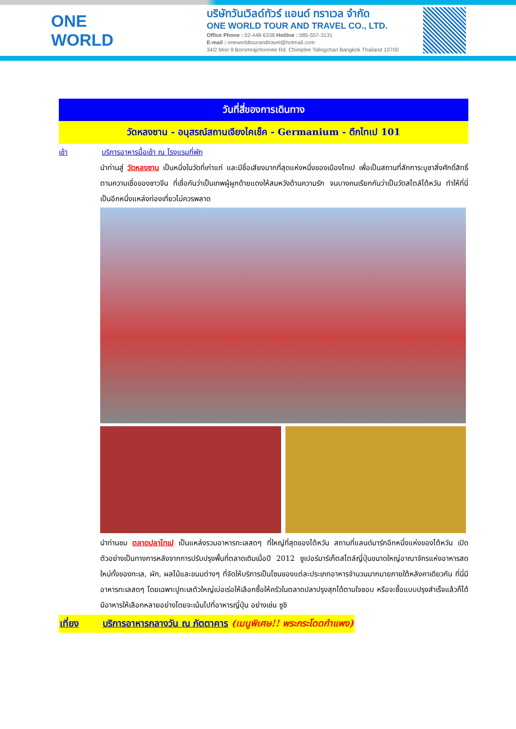ONE WORLD
บริษัทวันเวิลด์ทัวร์ แอนด์ ทราเวล จำกัด
ONE WORLD TOUR AND TRAVEL CO., LTD.
Office Phone : 02-448-6338 Hotline : 085-557-3131
E-mail : oneworldtourandtravel@hotmail.com
34/2 Moo 9 Boromrajchonnee Rd. Chimplee Talingchan Bangkok Thailand 10700
วันที่สี่ของการเดินทาง
วัดหลงซาน - อนุสรณ์สถานเจียงไคเช็ค - Germanium - ตึกไทเป 101
เช้า บริการอาหารมื้อเช้า ณ โรงแรมที่พัก
นำท่านสู่ วัดหลงซาน เป็นหนึ่งในวัดที่เก่าแก่ และมีชื่อเสียงมากที่สุดแห่งหนึ่งของเมืองไทเป เพื่อเป็นสถานที่สักการะบูชาสิ่งศักดิ์สิทธิ์ ตามความเชื่อของชาวจีน ที่เชื่อกันว่าเป็นเทพผู้ผูกด้ายแดงให้สมหวังด้านความรัก จนบางคนเรียกกันว่าเป็นวัดสไตล์ไต้หวัน ทำให้ที่นี่เป็นอีกหนึ่งแหล่งท่องเที่ยวไม่ควรพลาด
นำท่านชม ตลาดปลาไทเป เป็นแหล่งรวมอาหารทะเลสดๆ ที่ใหญ่ที่สุดของไต้หวัน สถานที่แลนด์มาร์กอีกหนึ่งแห่งของไต้หวัน เปิดตัวอย่างเป็นทางการหลังจากการปรับปรุงพื้นที่ตลาดเดิมเมื่อปี 2012 ซูเปอร์มาร์เก็ตสไตล์ญี่ปุ่นขนาดใหญ่อาณาจักรแห่งอาหารสดใหม่ทั้งของทะเล, ผัก, ผลไม้และขนมต่างๆ ที่จัดให้บริการเป็นโซนของแต่ละประเภทอาหารจำนวนมากมายภายใต้หลังคาเดียวกัน ที่นี่มีอาหารทะเลสดๆ โดยเฉพาะปูทะเลตัวใหญ่เบ่อเร่อให้เลือกซื้อให้ครัวในตลาดปลาปรุงสุกได้ตามใจชอบ หรือจะซื้อแบบปรุงสำเร็จแล้วก็ได้ มีอาหารให้เลือกหลายอย่างโดยจะเน้นไปที่อาหารญี่ปุ่น อย่างเช่น ซูชิ
เที่ยง บริการอาหารกลางวัน ณ ภัตตาคาร (เมนูพิเศษ!! พระกระโดดกำแพง)